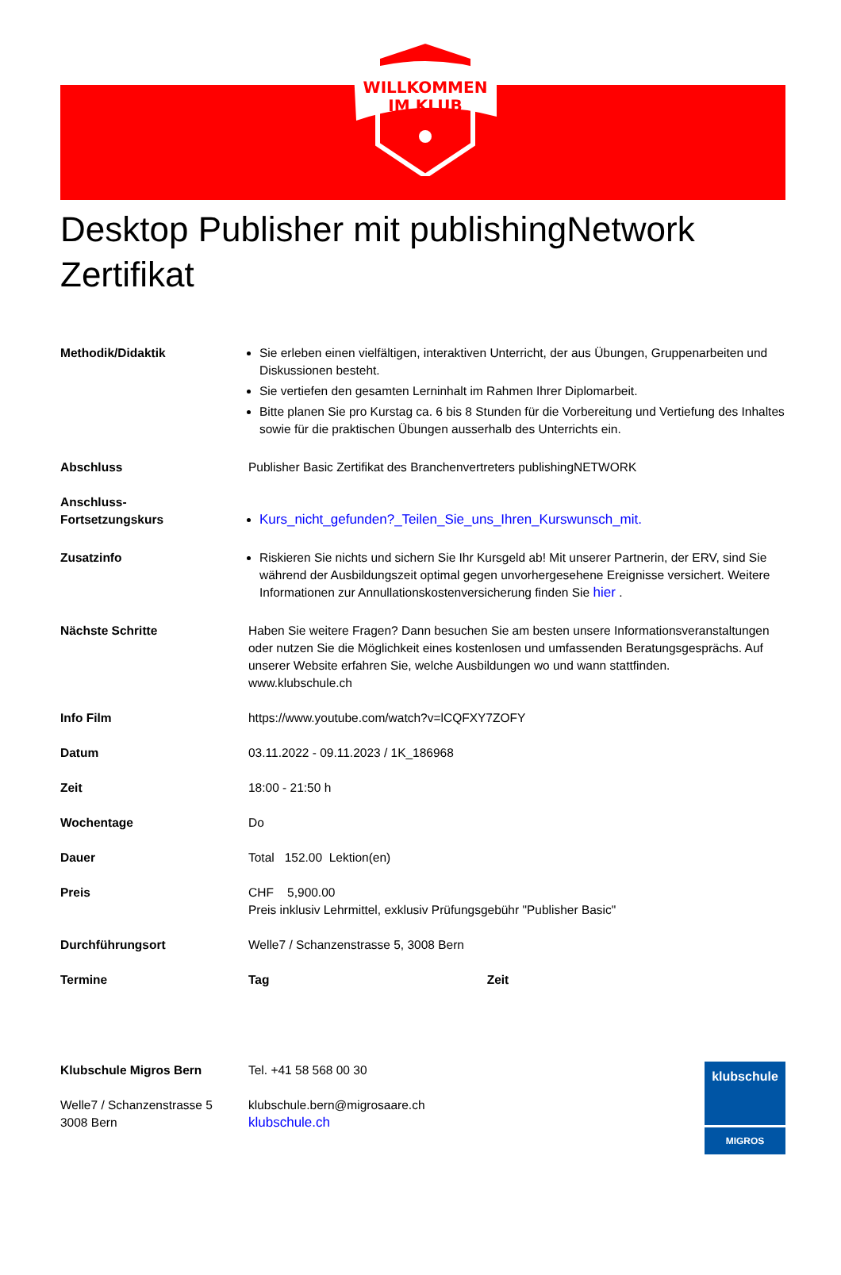WILLKOMMEN
IM KLUB
Desktop Publisher mit publishingNetwork Zertifikat
| Methodik/Didaktik | Sie erleben einen vielfältigen, interaktiven Unterricht, der aus Übungen, Gruppenarbeiten und Diskussionen besteht. Sie vertiefen den gesamten Lerninhalt im Rahmen Ihrer Diplomarbeit. Bitte planen Sie pro Kurstag ca. 6 bis 8 Stunden für die Vorbereitung und Vertiefung des Inhaltes sowie für die praktischen Übungen ausserhalb des Unterrichts ein. |
| Abschluss | Publisher Basic Zertifikat des Branchenvertreters publishingNETWORK |
| Anschluss- Fortsetzungskurs | Kurs_nicht_gefunden?_Teilen_Sie_uns_Ihren_Kurswunsch_mit. |
| Zusatzinfo | Riskieren Sie nichts und sichern Sie Ihr Kursgeld ab! Mit unserer Partnerin, der ERV, sind Sie während der Ausbildungszeit optimal gegen unvorhergesehene Ereignisse versichert. Weitere Informationen zur Annullationskostenversicherung finden Sie hier . |
| Nächste Schritte | Haben Sie weitere Fragen? Dann besuchen Sie am besten unsere Informationsveranstaltungen oder nutzen Sie die Möglichkeit eines kostenlosen und umfassenden Beratungsgesprächs. Auf unserer Website erfahren Sie, welche Ausbildungen wo und wann stattfinden. www.klubschule.ch |
| Info Film | https://www.youtube.com/watch?v=lCQFXY7ZOFY |
| Datum | 03.11.2022 - 09.11.2023 / 1K_186968 |
| Zeit | 18:00 - 21:50 h |
| Wochentage | Do |
| Dauer | Total 152.00 Lektion(en) |
| Preis | CHF 5,900.00 Preis inklusiv Lehrmittel, exklusiv Prüfungsgebühr "Publisher Basic" |
| Durchführungsort | Welle7 / Schanzenstrasse 5, 3008 Bern |
| Termine | Tag Zeit |
Klubschule Migros Bern
Welle7 / Schanzenstrasse 5
3008 Bern
Tel. +41 58 568 00 30
klubschule.bern@migrosaare.ch
klubschule.ch
klubschule
MIGROS